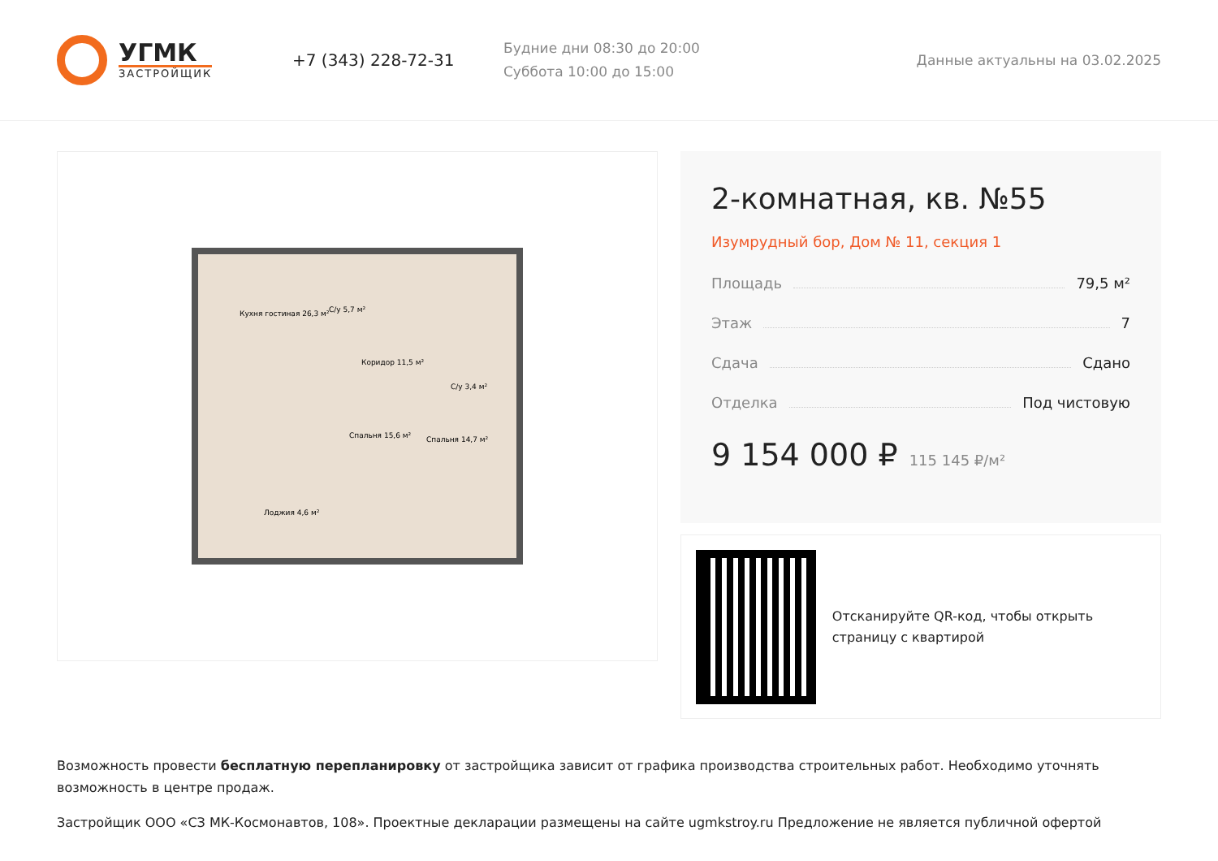УГМК
ЗАСТРОЙЩИК
+7 (343) 228-72-31
Будние дни 08:30 до 20:00
Суббота 10:00 до 15:00
Данные актуальны на 03.02.2025
Кухня гостиная 26,3 м²
С/у 5,7 м²
Коридор 11,5 м²
Спальня 15,6 м²
Спальня 14,7 м²
С/у 3,4 м²
Лоджия 4,6 м²
2-комнатная, кв. №55
Изумрудный бор, Дом № 11, секция 1
Площадь 79,5 м²
Этаж 7
Сдача Сдано
Отделка Под чистовую
9 154 000 ₽ 115 145 ₽/м²
Отсканируйте QR-код, чтобы открыть страницу с квартирой
Возможность провести бесплатную перепланировку от застройщика зависит от графика производства строительных работ. Необходимо уточнять возможность в центре продаж.
Застройщик ООО «СЗ МК-Космонавтов, 108». Проектные декларации размещены на сайте ugmkstroy.ru Предложение не является публичной офертой